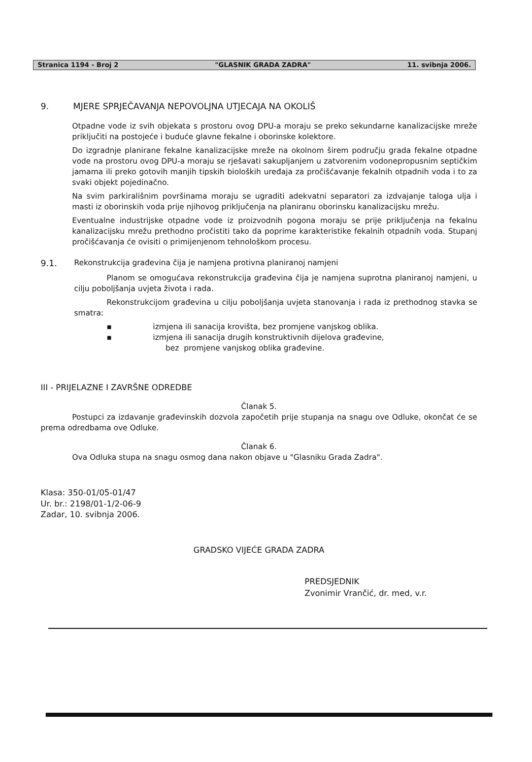Stranica 1194 - Broj 2 "GLASNIK GRADA ZADRA" 11. svibnja 2006.
9. MJERE SPRJEČAVANJA NEPOVOLJNA UTJECAJA NA OKOLIŠ
Otpadne vode iz svih objekata s prostoru ovog DPU-a moraju se preko sekundarne kanalizacijske mreže priključiti na postojeće i buduće glavne fekalne i oborinske kolektore.
Do izgradnje planirane fekalne kanalizacijske mreže na okolnom širem području grada fekalne otpadne vode na prostoru ovog DPU-a moraju se rješavati sakupljanjem u zatvorenim vodonepropusnim septičkim jamama ili preko gotovih manjih tipskih bioloških uređaja za pročišćavanje fekalnih otpadnih voda i to za svaki objekt pojedinačno.
Na svim parkirališnim površinama moraju se ugraditi adekvatni separatori za izdvajanje taloga ulja i masti iz oborinskih voda prije njihovog priključenja na planiranu oborinsku kanalizacijsku mrežu.
Eventualne industrijske otpadne vode iz proizvodnih pogona moraju se prije priključenja na fekalnu kanalizacijsku mrežu prethodno pročistiti tako da poprime karakteristike fekalnih otpadnih voda. Stupanj pročišćavanja će ovisiti o primijenjenom tehnološkom procesu.
9.1. Rekonstrukcija građevina čija je namjena protivna planiranoj namjeni
Planom se omogućava rekonstrukcija građevina čija je namjena suprotna planiranoj namjeni, u cilju poboljšanja uvjeta života i rada.
Rekonstrukcijom građevina u cilju poboljšanja uvjeta stanovanja i rada iz prethodnog stavka se smatra:
▪ izmjena ili sanacija krovišta, bez promjene vanjskog oblika.
▪ izmjena ili sanacija drugih konstruktivnih dijelova građevine,
bez promjene vanjskog oblika građevine.
III - PRIJELAZNE I ZAVRŠNE ODREDBE
Članak 5.
Postupci za izdavanje građevinskih dozvola započetih prije stupanja na snagu ove Odluke, okončat će se prema odredbama ove Odluke.
Članak 6.
Ova Odluka stupa na snagu osmog dana nakon objave u "Glasniku Grada Zadra".
Klasa: 350-01/05-01/47
Ur. br.: 2198/01-1/2-06-9
Zadar, 10. svibnja 2006.
GRADSKO VIJEĆE GRADA ZADRA
PREDSJEDNIK
Zvonimir Vrančić, dr. med, v.r.